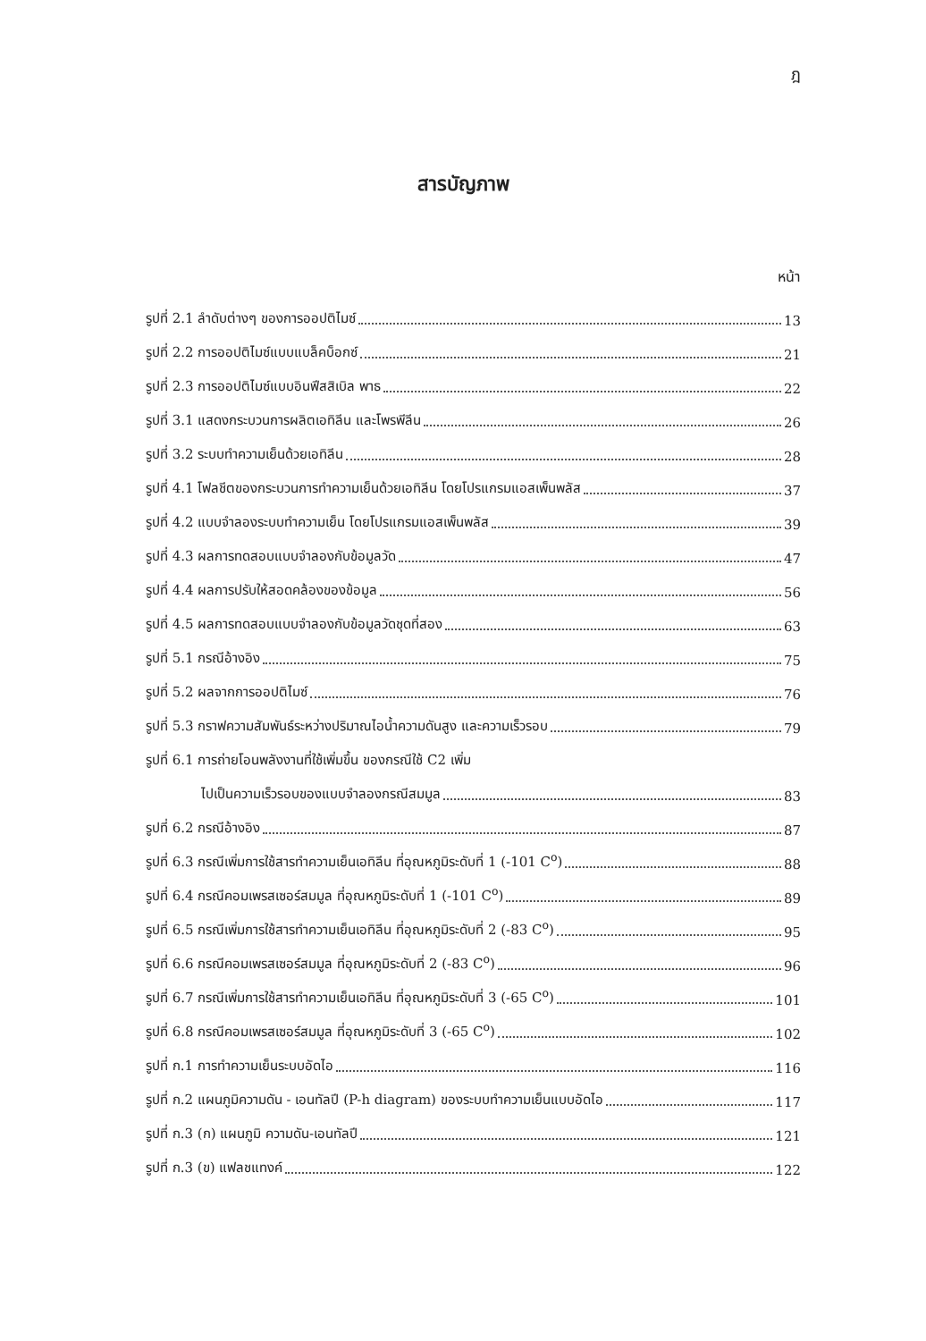ฎ
สารบัญภาพ
หน้า
รูปที่ 2.1 ลำดับต่างๆ ของการออปติไมซ์ 13
รูปที่ 2.2 การออปติไมซ์แบบแบล็คบ็อกซ์ 21
รูปที่ 2.3 การออปติไมซ์แบบอินฟีสสิเบิล พาธ 22
รูปที่ 3.1 แสดงกระบวนการผลิตเอทิลีน และโพรพีลีน 26
รูปที่ 3.2 ระบบทำความเย็นด้วยเอทิลีน 28
รูปที่ 4.1 โฟลชีตของกระบวนการทำความเย็นด้วยเอทิลีน โดยโปรแกรมแอสเพ็นพลัส 37
รูปที่ 4.2 แบบจำลองระบบทำความเย็น โดยโปรแกรมแอสเพ็นพลัส 39
รูปที่ 4.3 ผลการทดสอบแบบจำลองกับข้อมูลวัด 47
รูปที่ 4.4 ผลการปรับให้สอดคล้องของข้อมูล 56
รูปที่ 4.5 ผลการทดสอบแบบจำลองกับข้อมูลวัดชุดที่สอง 63
รูปที่ 5.1 กรณีอ้างอิง 75
รูปที่ 5.2 ผลจากการออปติไมซ์ 76
รูปที่ 5.3 กราฟความสัมพันธ์ระหว่างปริมาณไอน้ำความดันสูง และความเร็วรอบ 79
รูปที่ 6.1 การถ่ายโอนพลังงานที่ใช้เพิ่มขึ้น ของกรณีใช้ C2 เพิ่ม
ไปเป็นความเร็วรอบของแบบจำลองกรณีสมมูล 83
รูปที่ 6.2 กรณีอ้างอิง 87
รูปที่ 6.3 กรณีเพิ่มการใช้สารทำความเย็นเอทิลีน ที่อุณหภูมิระดับที่ 1 (-101 C<sup>o</sup>) 88
รูปที่ 6.4 กรณีคอมเพรสเซอร์สมมูล ที่อุณหภูมิระดับที่ 1 (-101 C<sup>o</sup>) 89
รูปที่ 6.5 กรณีเพิ่มการใช้สารทำความเย็นเอทิลีน ที่อุณหภูมิระดับที่ 2 (-83 C<sup>o</sup>) 95
รูปที่ 6.6 กรณีคอมเพรสเซอร์สมมูล ที่อุณหภูมิระดับที่ 2 (-83 C<sup>o</sup>) 96
รูปที่ 6.7 กรณีเพิ่มการใช้สารทำความเย็นเอทิลีน ที่อุณหภูมิระดับที่ 3 (-65 C<sup>o</sup>) 101
รูปที่ 6.8 กรณีคอมเพรสเซอร์สมมูล ที่อุณหภูมิระดับที่ 3 (-65 C<sup>o</sup>) 102
รูปที่ ก.1 การทำความเย็นระบบอัดไอ 116
รูปที่ ก.2 แผนภูมิความดัน - เอนทัลปี (P-h diagram) ของระบบทำความเย็นแบบอัดไอ 117
รูปที่ ก.3 (ก) แผนภูมิ ความดัน-เอนทัลปี 121
รูปที่ ก.3 (ข) แฟลชแทงค์ 122